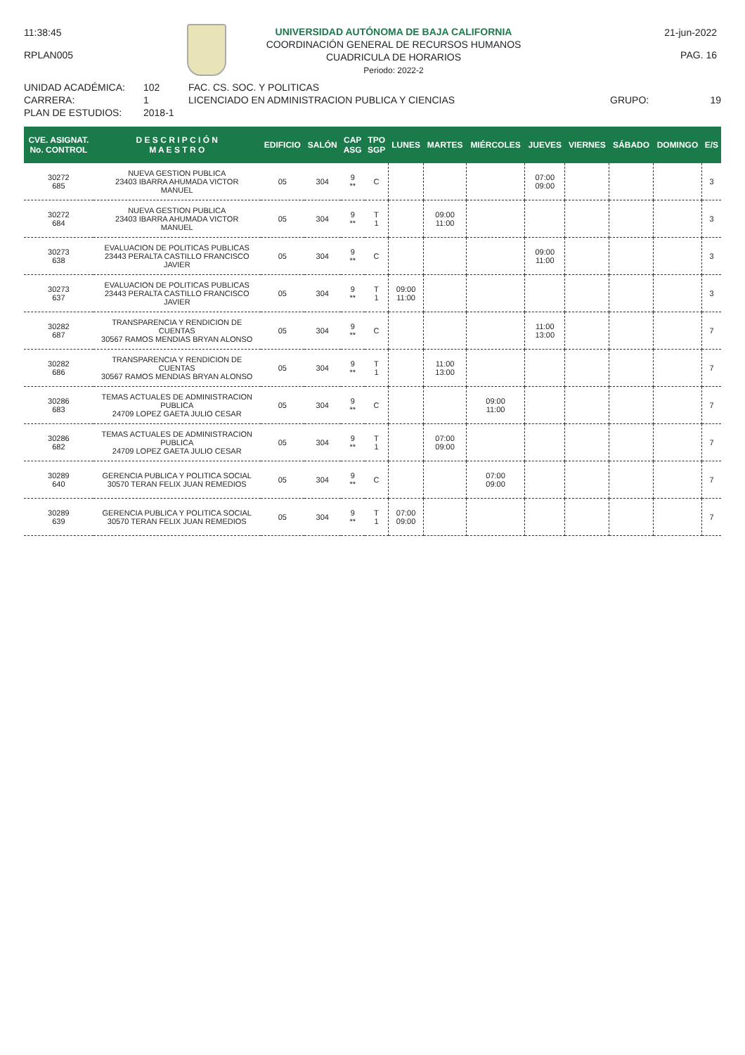11:38:45 21-jun-2022
RPLAN005 PAG. 16
UNIVERSIDAD AUTÓNOMA DE BAJA CALIFORNIA
COORDINACIÓN GENERAL DE RECURSOS HUMANOS
CUADRICULA DE HORARIOS
Periodo: 2022-2
UNIDAD ACADÉMICA: 102 FAC. CS. SOC. Y POLITICAS
CARRERA: 1 LICENCIADO EN ADMINISTRACION PUBLICA Y CIENCIAS GRUPO: 19
PLAN DE ESTUDIOS: 2018-1
| CVE. ASIGNAT. No. CONTROL | D E S C R I P C I Ó N M A E S T R O | EDIFICIO | SALÓN | CAP ASG | TPO SGP | LUNES | MARTES | MIÉRCOLES | JUEVES | VIERNES | SÁBADO | DOMINGO | E/S |
| --- | --- | --- | --- | --- | --- | --- | --- | --- | --- | --- | --- | --- | --- |
| 30272 685 | NUEVA GESTION PUBLICA 23403 IBARRA AHUMADA VICTOR MANUEL | 05 | 304 | 9 ** | C | | | | 07:00 09:00 | | | | 3 |
| 30272 684 | NUEVA GESTION PUBLICA 23403 IBARRA AHUMADA VICTOR MANUEL | 05 | 304 | 9 ** | T 1 | | 09:00 11:00 | | | | | | 3 |
| 30273 638 | EVALUACION DE POLITICAS PUBLICAS 23443 PERALTA CASTILLO FRANCISCO JAVIER | 05 | 304 | 9 ** | C | | | | 09:00 11:00 | | | | 3 |
| 30273 637 | EVALUACION DE POLITICAS PUBLICAS 23443 PERALTA CASTILLO FRANCISCO JAVIER | 05 | 304 | 9 ** | T 1 | 09:00 11:00 | | | | | | | 3 |
| 30282 687 | TRANSPARENCIA Y RENDICION DE CUENTAS 30567 RAMOS MENDIAS BRYAN ALONSO | 05 | 304 | 9 ** | C | | | | 11:00 13:00 | | | | 7 |
| 30282 686 | TRANSPARENCIA Y RENDICION DE CUENTAS 30567 RAMOS MENDIAS BRYAN ALONSO | 05 | 304 | 9 ** | T 1 | | 11:00 13:00 | | | | | | 7 |
| 30286 683 | TEMAS ACTUALES DE ADMINISTRACION PUBLICA 24709 LOPEZ GAETA JULIO CESAR | 05 | 304 | 9 ** | C | | | 09:00 11:00 | | | | | 7 |
| 30286 682 | TEMAS ACTUALES DE ADMINISTRACION PUBLICA 24709 LOPEZ GAETA JULIO CESAR | 05 | 304 | 9 ** | T 1 | | 07:00 09:00 | | | | | | 7 |
| 30289 640 | GERENCIA PUBLICA Y POLITICA SOCIAL 30570 TERAN FELIX JUAN REMEDIOS | 05 | 304 | 9 ** | C | | | 07:00 09:00 | | | | | 7 |
| 30289 639 | GERENCIA PUBLICA Y POLITICA SOCIAL 30570 TERAN FELIX JUAN REMEDIOS | 05 | 304 | 9 ** | T 1 | 07:00 09:00 | | | | | | | 7 |